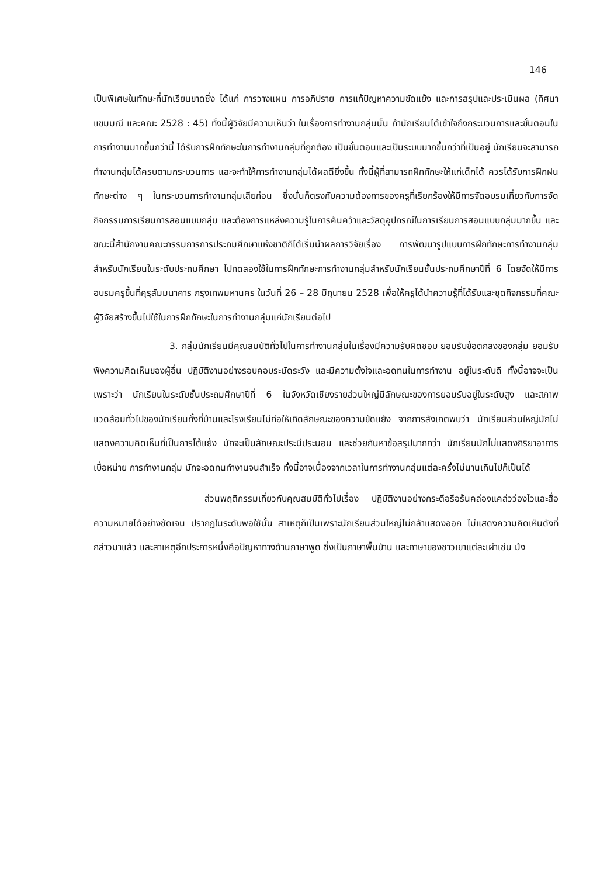146
เป็นพิเศษในทักษะที่นักเรียนขาดซึ่ง ได้แก่ การวางแผน การอภิปราย การแก้ปัญหาความขัดแย้ง และการสรุปและประเมินผล (ทิศนา แขมมณี และคณะ 2528 : 45) ทั้งนี้ผู้วิจัยมีความเห็นว่า ในเรื่องการทำงานกลุ่มนั้น ถ้านักเรียนได้เข้าใจถึงกระบวนการและขั้นตอนในการทำงานมากขึ้นกว่านี้ ได้รับการฝึกทักษะในการทำงานกลุ่มที่ถูกต้อง เป็นขั้นตอนและเป็นระบบมากขึ้นกว่าที่เป็นอยู่ นักเรียนจะสามารถทำงานกลุ่มได้ครบตามกระบวนการ และจะทำให้การทำงานกลุ่มได้ผลดียิ่งขึ้น ทั้งนี้ผู้ที่สามารถฝึกทักษะให้แก่เด็กได้ ควรได้รับการฝึกฝนทักษะต่าง ๆ ในกระบวนการทำงานกลุ่มเสียก่อน ซึ่งนั่นก็ตรงกับความต้องการของครูที่เรียกร้องให้มีการจัดอบรมเกี่ยวกับการจัดกิจกรรมการเรียนการสอนแบบกลุ่ม และต้องการแหล่งความรู้ในการค้นคว้าและวัสดุอุปกรณ์ในการเรียนการสอนแบบกลุ่มมากขึ้น และขณะนี้สำนักงานคณะกรรมการการประถมศึกษาแห่งชาติก็ได้เริ่มนำผลการวิจัยเรื่อง การพัฒนารูปแบบการฝึกทักษะการทำงานกลุ่มสำหรับนักเรียนในระดับประถมศึกษา ไปทดลองใช้ในการฝึกทักษะการทำงานกลุ่มสำหรับนักเรียนชั้นประถมศึกษาปีที่ 6 โดยจัดให้มีการอบรมครูขึ้นที่คุรุสัมมนาคาร กรุงเทพมหานคร ในวันที่ 26 – 28 มิถุนายน 2528 เพื่อให้ครูได้นำความรู้ที่ได้รับและชุดกิจกรรมที่คณะผู้วิจัยสร้างขึ้นไปใช้ในการฝึกทักษะในการทำงานกลุ่มแก่นักเรียนต่อไป
3. กลุ่มนักเรียนมีคุณสมบัติทั่วไปในการทำงานกลุ่มในเรื่องมีความรับผิดชอบ ยอมรับข้อตกลงของกลุ่ม ยอมรับฟังความคิดเห็นของผู้อื่น ปฏิบัติงานอย่างรอบคอบระมัดระวัง และมีความตั้งใจและอดทนในการทำงาน อยู่ในระดับดี ทั้งนี้อาจจะเป็นเพราะว่า นักเรียนในระดับชั้นประถมศึกษาปีที่ 6 ในจังหวัดเชียงรายส่วนใหญ่มีลักษณะของการยอมรับอยู่ในระดับสูง และสภาพแวดล้อมทั่วไปของนักเรียนทั้งที่บ้านและโรงเรียนไม่ก่อให้เกิดลักษณะของความขัดแย้ง จากการสังเกตพบว่า นักเรียนส่วนใหญ่มักไม่แสดงความคิดเห็นที่เป็นการโต้แย้ง มักจะเป็นลักษณะประนีประนอม และช่วยกันหาข้อสรุปมากกว่า นักเรียนมักไม่แสดงกิริยาอาการเบื่อหน่าย การทำงานกลุ่ม มักจะอดทนทำงานจนสำเร็จ ทั้งนี้อาจเนื่องจากเวลาในการทำงานกลุ่มแต่ละครั้งไม่นานเกินไปก็เป็นได้
ส่วนพฤติกรรมเกี่ยวกับคุณสมบัติทั่วไปเรื่อง ปฏิบัติงานอย่างกระตือรือร้นคล่องแคล่วว่องไวและสื่อความหมายได้อย่างชัดเจน ปรากฏในระดับพอใช้นั้น สาเหตุก็เป็นเพราะนักเรียนส่วนใหญ่ไม่กล้าแสดงออก ไม่แสดงความคิดเห็นดังที่กล่าวมาแล้ว และสาเหตุอีกประการหนึ่งคือปัญหาทางด้านภาษาพูด ซึ่งเป็นภาษาพื้นบ้าน และภาษาของชาวเขาแต่ละเผ่าเช่น ม้ง